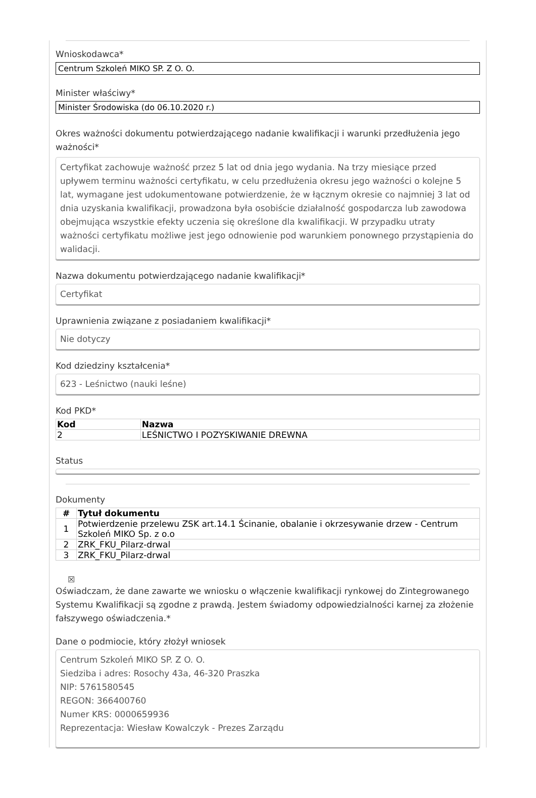Wnioskodawca*
Centrum Szkoleń MIKO SP. Z O. O.
Minister właściwy*
Minister Środowiska (do 06.10.2020 r.)
Okres ważności dokumentu potwierdzającego nadanie kwalifikacji i warunki przedłużenia jego ważności*
Certyfikat zachowuje ważność przez 5 lat od dnia jego wydania. Na trzy miesiące przed upływem terminu ważności certyfikatu, w celu przedłużenia okresu jego ważności o kolejne 5 lat, wymagane jest udokumentowane potwierdzenie, że w łącznym okresie co najmniej 3 lat od dnia uzyskania kwalifikacji, prowadzona była osobiście działalność gospodarcza lub zawodowa obejmująca wszystkie efekty uczenia się określone dla kwalifikacji. W przypadku utraty ważności certyfikatu możliwe jest jego odnowienie pod warunkiem ponownego przystąpienia do walidacji.
Nazwa dokumentu potwierdzającego nadanie kwalifikacji*
Certyfikat
Uprawnienia związane z posiadaniem kwalifikacji*
Nie dotyczy
Kod dziedziny kształcenia*
623 - Leśnictwo (nauki leśne)
Kod PKD*
| Kod | Nazwa |
| --- | --- |
| 2 | LEŚNICTWO I POZYSKIWANIE DREWNA |
Status
Dokumenty
| # | Tytuł dokumentu |
| --- | --- |
| 1 | Potwierdzenie przelewu ZSK art.14.1 Ścinanie, obalanie i okrzesywanie drzew - Centrum Szkoleń MIKO Sp. z o.o |
| 2 | ZRK_FKU_Pilarz-drwal |
| 3 | ZRK_FKU_Pilarz-drwal |
☒
Oświadczam, że dane zawarte we wniosku o włączenie kwalifikacji rynkowej do Zintegrowanego Systemu Kwalifikacji są zgodne z prawdą. Jestem świadomy odpowiedzialności karnej za złożenie fałszywego oświadczenia.*
Dane o podmiocie, który złożył wniosek
Centrum Szkoleń MIKO SP. Z O. O.
Siedziba i adres: Rosochy 43a, 46-320 Praszka
NIP: 5761580545
REGON: 366400760
Numer KRS: 0000659936
Reprezentacja: Wiesław Kowalczyk - Prezes Zarządu